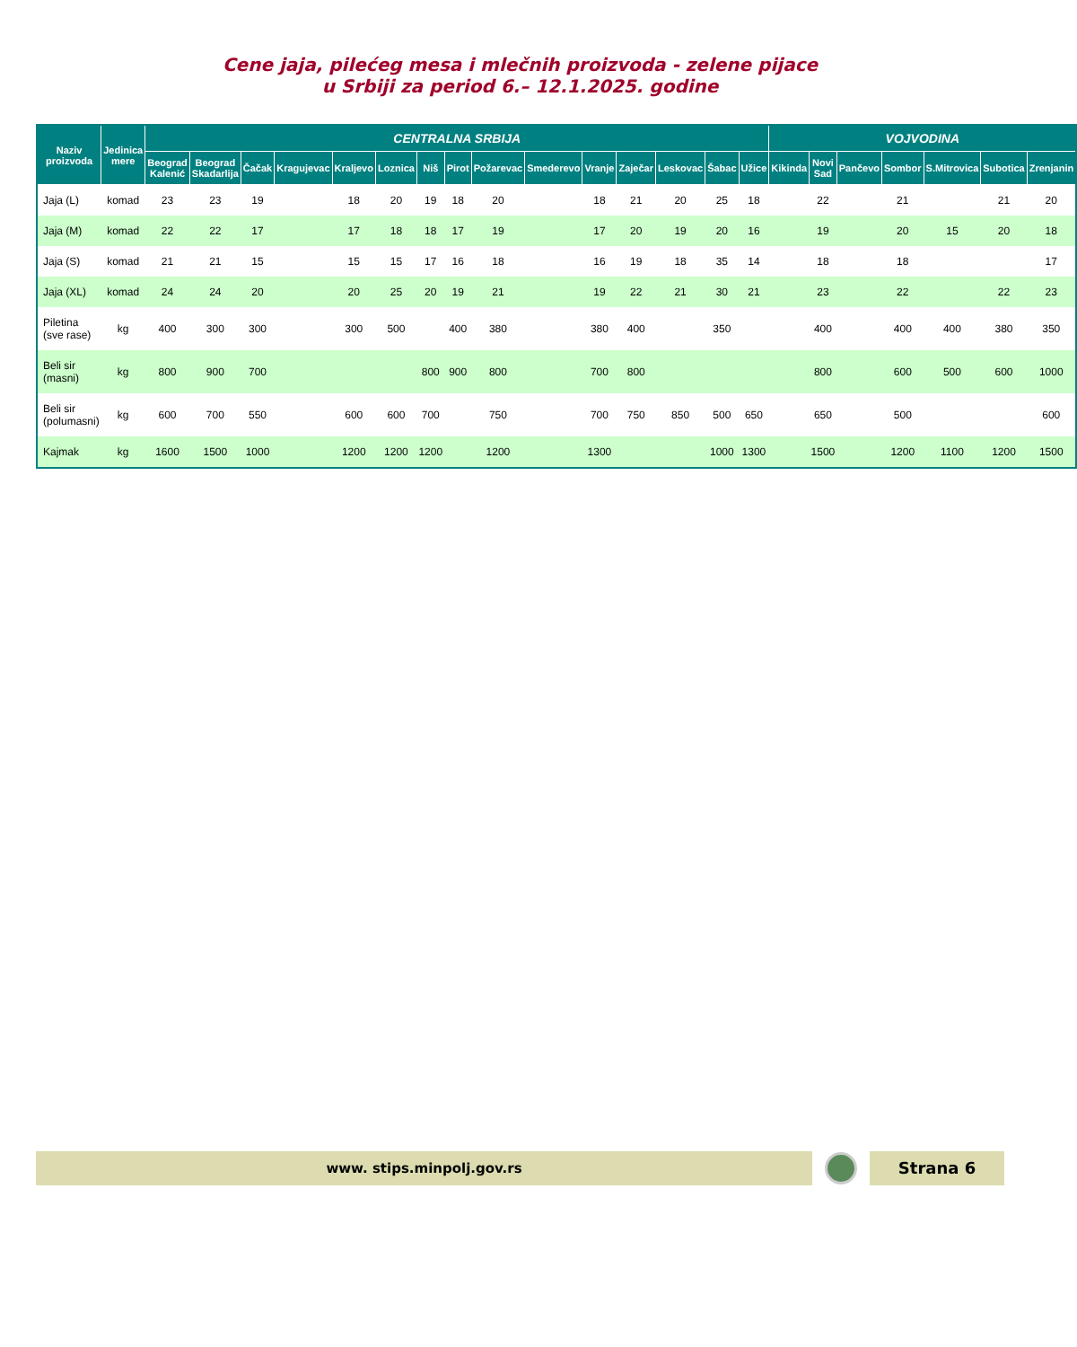Cene jaja, pilećeg mesa i mlečnih proizvoda - zelene pijace
u Srbiji za period 6.– 12.1.2025. godine
| Naziv proizvoda | Jedinica mere | CENTRALNA SRBIJA | | | | | | | | | | | | | | | VOJVODINA | | | | | | |
| --- | --- | --- | --- | --- | --- | --- | --- | --- | --- | --- | --- | --- | --- | --- | --- | --- | --- | --- | --- | --- | --- | --- | --- |
| | | Beograd Kalenić | Beograd Skadarlija | Čačak | Kragujevac | Kraljevo | Loznica | Niš | Pirot | Požarevac | Smederevo | Vranje | Zaječar | Leskovac | Šabac | Užice | Kikinda | Novi Sad | Pančevo | Sombor | S.Mitrovica | Subotica | Zrenjanin |
| Jaja (L) | komad | 23 | 23 | 19 | | 18 | 20 | 19 | 18 | 20 | | 18 | 21 | 20 | 25 | 18 | | 22 | | 21 | | 21 | 20 |
| Jaja (M) | komad | 22 | 22 | 17 | | 17 | 18 | 18 | 17 | 19 | | 17 | 20 | 19 | 20 | 16 | | 19 | | 20 | 15 | 20 | 18 |
| Jaja (S) | komad | 21 | 21 | 15 | | 15 | 15 | 17 | 16 | 18 | | 16 | 19 | 18 | 35 | 14 | | 18 | | 18 | | | 17 |
| Jaja (XL) | komad | 24 | 24 | 20 | | 20 | 25 | 20 | 19 | 21 | | 19 | 22 | 21 | 30 | 21 | | 23 | | 22 | | 22 | 23 |
| Piletina (sve rase) | kg | 400 | 300 | 300 | | 300 | 500 | | 400 | 380 | | 380 | 400 | | 350 | | | 400 | | 400 | 400 | 380 | 350 |
| Beli sir (masni) | kg | 800 | 900 | 700 | | | | 800 | 900 | 800 | | 700 | 800 | | | | | 800 | | 600 | 500 | 600 | 1000 |
| Beli sir (polumasni) | kg | 600 | 700 | 550 | | 600 | 600 | 700 | | 750 | | 700 | 750 | 850 | 500 | 650 | | 650 | | 500 | | | 600 |
| Kajmak | kg | 1600 | 1500 | 1000 | | 1200 | 1200 | 1200 | | 1200 | | 1300 | | | 1000 | 1300 | | 1500 | | 1200 | 1100 | 1200 | 1500 |
www. stips.minpolj.gov.rs
Strana 6